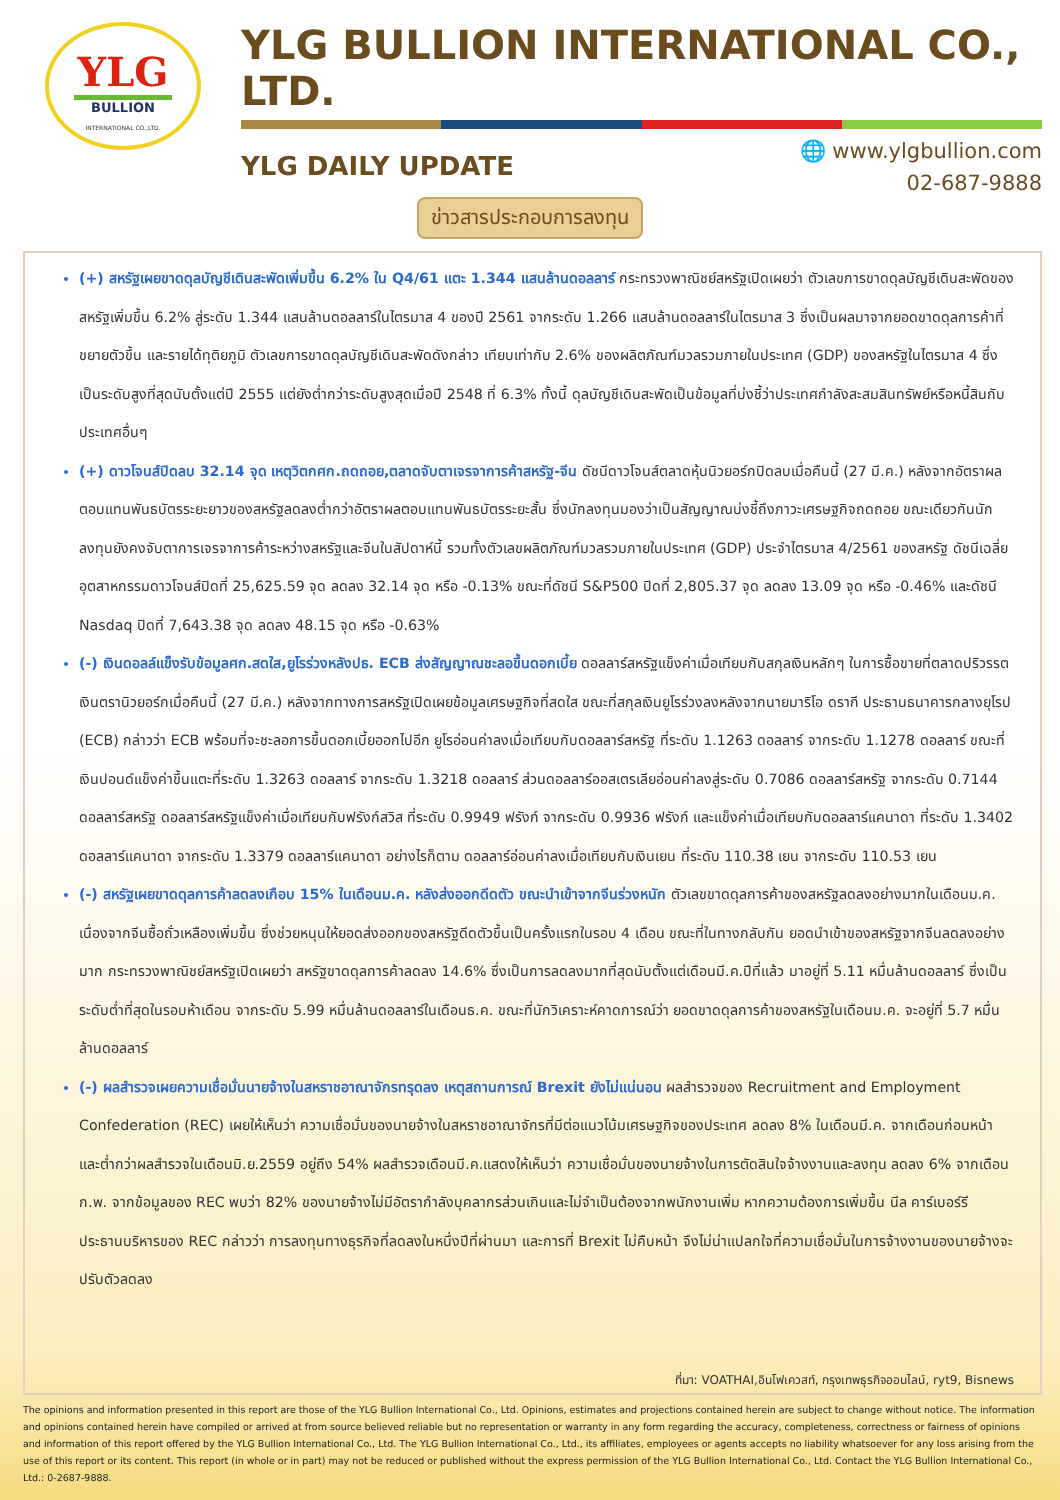YLG
BULLION
INTERNATIONAL CO.,LTD.
YLG BULLION INTERNATIONAL CO., LTD.
YLG DAILY UPDATE
🌐 www.ylgbullion.com
02-687-9888
ข่าวสารประกอบการลงทุน
(+) สหรัฐเผยขาดดุลบัญชีเดินสะพัดเพิ่มขึ้น 6.2% ใน Q4/61 แตะ 1.344 แสนล้านดอลลาร์ กระทรวงพาณิชย์สหรัฐเปิดเผยว่า ตัวเลขการขาดดุลบัญชีเดินสะพัดของสหรัฐเพิ่มขึ้น 6.2% สู่ระดับ 1.344 แสนล้านดอลลาร์ในไตรมาส 4 ของปี 2561 จากระดับ 1.266 แสนล้านดอลลาร์ในไตรมาส 3 ซึ่งเป็นผลมาจากยอดขาดดุลการค้าที่ขยายตัวขึ้น และรายได้ทุติยภูมิ ตัวเลขการขาดดุลบัญชีเดินสะพัดดังกล่าว เทียบเท่ากับ 2.6% ของผลิตภัณฑ์มวลรวมภายในประเทศ (GDP) ของสหรัฐในไตรมาส 4 ซึ่งเป็นระดับสูงที่สุดนับตั้งแต่ปี 2555 แต่ยังต่ำกว่าระดับสูงสุดเมื่อปี 2548 ที่ 6.3% ทั้งนี้ ดุลบัญชีเดินสะพัดเป็นข้อมูลที่บ่งชี้ว่าประเทศกำลังสะสมสินทรัพย์หรือหนี้สินกับประเทศอื่นๆ
(+) ดาวโจนส์ปิดลบ 32.14 จุด เหตุวิตกศก.ถดถอย,ตลาดจับตาเจรจาการค้าสหรัฐ-จีน ดัชนีดาวโจนส์ตลาดหุ้นนิวยอร์กปิดลบเมื่อคืนนี้ (27 มี.ค.) หลังจากอัตราผลตอบแทนพันธบัตรระยะยาวของสหรัฐลดลงต่ำกว่าอัตราผลตอบแทนพันธบัตรระยะสั้น ซึ่งนักลงทุนมองว่าเป็นสัญญาณบ่งชี้ถึงภาวะเศรษฐกิจถดถอย ขณะเดียวกันนักลงทุนยังคงจับตาการเจรจาการค้าระหว่างสหรัฐและจีนในสัปดาห์นี้ รวมทั้งตัวเลขผลิตภัณฑ์มวลรวมภายในประเทศ (GDP) ประจำไตรมาส 4/2561 ของสหรัฐ ดัชนีเฉลี่ยอุตสาหกรรมดาวโจนส์ปิดที่ 25,625.59 จุด ลดลง 32.14 จุด หรือ -0.13% ขณะที่ดัชนี S&P500 ปิดที่ 2,805.37 จุด ลดลง 13.09 จุด หรือ -0.46% และดัชนี Nasdaq ปิดที่ 7,643.38 จุด ลดลง 48.15 จุด หรือ -0.63%
(-) เงินดอลล์แข็งรับข้อมูลศก.สดใส,ยูโรร่วงหลังปธ. ECB ส่งสัญญาณชะลอขึ้นดอกเบี้ย ดอลลาร์สหรัฐแข็งค่าเมื่อเทียบกับสกุลเงินหลักๆ ในการซื้อขายที่ตลาดปริวรรตเงินตรานิวยอร์กเมื่อคืนนี้ (27 มี.ค.) หลังจากทางการสหรัฐเปิดเผยข้อมูลเศรษฐกิจที่สดใส ขณะที่สกุลเงินยูโรร่วงลงหลังจากนายมาริโอ ดรากี ประธานธนาคารกลางยุโรป (ECB) กล่าวว่า ECB พร้อมที่จะชะลอการขึ้นดอกเบี้ยออกไปอีก ยูโรอ่อนค่าลงเมื่อเทียบกับดอลลาร์สหรัฐ ที่ระดับ 1.1263 ดอลลาร์ จากระดับ 1.1278 ดอลลาร์ ขณะที่เงินปอนด์แข็งค่าขึ้นแตะที่ระดับ 1.3263 ดอลลาร์ จากระดับ 1.3218 ดอลลาร์ ส่วนดอลลาร์ออสเตรเลียอ่อนค่าลงสู่ระดับ 0.7086 ดอลลาร์สหรัฐ จากระดับ 0.7144 ดอลลาร์สหรัฐ ดอลลาร์สหรัฐแข็งค่าเมื่อเทียบกับฟรังก์สวิส ที่ระดับ 0.9949 ฟรังก์ จากระดับ 0.9936 ฟรังก์ และแข็งค่าเมื่อเทียบกับดอลลาร์แคนาดา ที่ระดับ 1.3402 ดอลลาร์แคนาดา จากระดับ 1.3379 ดอลลาร์แคนาดา อย่างไรก็ตาม ดอลลาร์อ่อนค่าลงเมื่อเทียบกับเงินเยน ที่ระดับ 110.38 เยน จากระดับ 110.53 เยน
(-) สหรัฐเผยขาดดุลการค้าลดลงเกือบ 15% ในเดือนม.ค. หลังส่งออกดีดตัว ขณะนำเข้าจากจีนร่วงหนัก ตัวเลขขาดดุลการค้าของสหรัฐลดลงอย่างมากในเดือนม.ค. เนื่องจากจีนซื้อถั่วเหลืองเพิ่มขึ้น ซึ่งช่วยหนุนให้ยอดส่งออกของสหรัฐดีดตัวขึ้นเป็นครั้งแรกในรอบ 4 เดือน ขณะที่ในทางกลับกัน ยอดนำเข้าของสหรัฐจากจีนลดลงอย่างมาก กระทรวงพาณิชย์สหรัฐเปิดเผยว่า สหรัฐขาดดุลการค้าลดลง 14.6% ซึ่งเป็นการลดลงมากที่สุดนับตั้งแต่เดือนมี.ค.ปีที่แล้ว มาอยู่ที่ 5.11 หมื่นล้านดอลลาร์ ซึ่งเป็นระดับต่ำที่สุดในรอบห้าเดือน จากระดับ 5.99 หมื่นล้านดอลลาร์ในเดือนธ.ค. ขณะที่นักวิเคราะห์คาดการณ์ว่า ยอดขาดดุลการค้าของสหรัฐในเดือนม.ค. จะอยู่ที่ 5.7 หมื่นล้านดอลลาร์
(-) ผลสำรวจเผยความเชื่อมั่นนายจ้างในสหราชอาณาจักรทรุดลง เหตุสถานการณ์ Brexit ยังไม่แน่นอน ผลสำรวจของ Recruitment and Employment Confederation (REC) เผยให้เห็นว่า ความเชื่อมั่นของนายจ้างในสหราชอาณาจักรที่มีต่อแนวโน้มเศรษฐกิจของประเทศ ลดลง 8% ในเดือนมี.ค. จากเดือนก่อนหน้า และต่ำกว่าผลสำรวจในเดือนมิ.ย.2559 อยู่ถึง 54% ผลสำรวจเดือนมี.ค.แสดงให้เห็นว่า ความเชื่อมั่นของนายจ้างในการตัดสินใจจ้างงานและลงทุน ลดลง 6% จากเดือนก.พ. จากข้อมูลของ REC พบว่า 82% ของนายจ้างไม่มีอัตรากำลังบุคลากรส่วนเกินและไม่จำเป็นต้องจากพนักงานเพิ่ม หากความต้องการเพิ่มขึ้น นีล คาร์เบอร์รี ประธานบริหารของ REC กล่าวว่า การลงทุนทางธุรกิจที่ลดลงในหนึ่งปีที่ผ่านมา และการที่ Brexit ไม่คืบหน้า จึงไม่น่าแปลกใจที่ความเชื่อมั่นในการจ้างงานของนายจ้างจะปรับตัวลดลง
ที่มา: VOATHAI,อินโฟเควสท์, กรุงเทพธุรกิจออนไลน์, ryt9, Bisnews
The opinions and information presented in this report are those of the YLG Bullion International Co., Ltd. Opinions, estimates and projections contained herein are subject to change without notice. The information and opinions contained herein have compiled or arrived at from source believed reliable but no representation or warranty in any form regarding the accuracy, completeness, correctness or fairness of opinions and information of this report offered by the YLG Bullion International Co., Ltd. The YLG Bullion International Co., Ltd., its affiliates, employees or agents accepts no liability whatsoever for any loss arising from the use of this report or its content. This report (in whole or in part) may not be reduced or published without the express permission of the YLG Bullion International Co., Ltd. Contact the YLG Bullion International Co., Ltd.: 0-2687-9888.